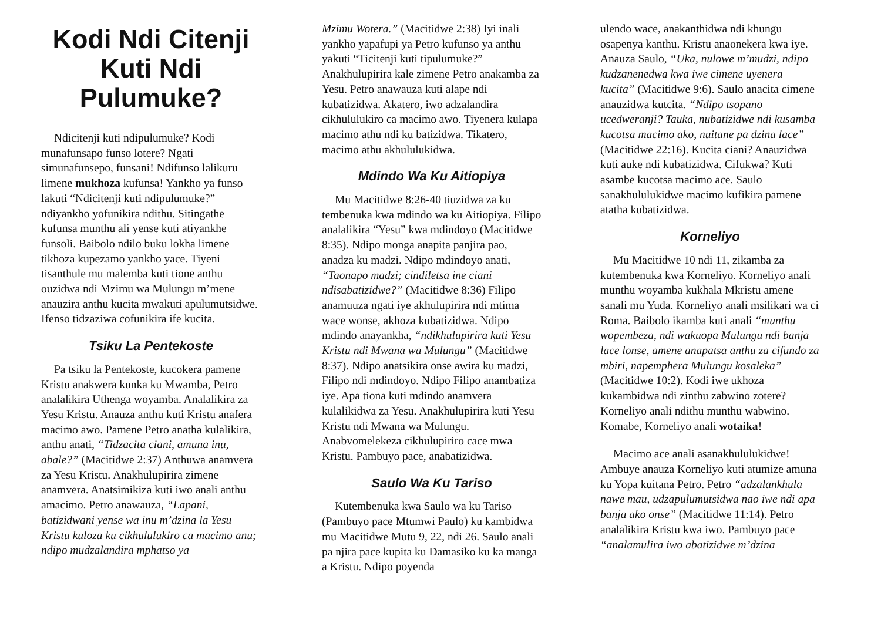Kodi Ndi Citenji Kuti Ndi Pulumuke?
Ndicitenji kuti ndipulumuke? Kodi munafunsapo funso lotere? Ngati simunafunsepo, funsani! Ndifunso lalikuru limene mukhoza kufunsa! Yankho ya funso lakuti “Ndicitenji kuti ndipulumuke?” ndiyankho yofunikira ndithu. Sitingathe kufunsa munthu ali yense kuti atiyankhe funsoli. Baibolo ndilo buku lokha limene tikhoza kupezamo yankho yace. Tiyeni tisanthule mu malemba kuti tione anthu ouzidwa ndi Mzimu wa Mulungu m’mene anauzira anthu kucita mwakuti apulumutsidwe. Ifenso tidzaziwa cofunikira ife kucita.
Tsiku La Pentekoste
Pa tsiku la Pentekoste, kucokera pamene Kristu anakwera kunka ku Mwamba, Petro analalikira Uthenga woyamba. Analalikira za Yesu Kristu. Anauza anthu kuti Kristu anafera macimo awo. Pamene Petro anatha kulalikira, anthu anati, “Tidzacita ciani, amuna inu, abale?” (Macitidwe 2:37) Anthuwa anamvera za Yesu Kristu. Anakhulupirira zimene anamvera. Anatsimikiza kuti iwo anali anthu amacimo. Petro anawauza, “Lapani, batizidwani yense wa inu m’dzina la Yesu Kristu kuloza ku cikhululukiro ca macimo anu; ndipo mudzalandira mphatso ya
Mzimu Wotera.” (Macitidwe 2:38) Iyi inali yankho yapafupi ya Petro kufunso ya anthu yakuti “Ticitenji kuti tipulumuke?” Anakhulupirira kale zimene Petro anakamba za Yesu. Petro anawauza kuti alape ndi kubatizidwa. Akatero, iwo adzalandira cikhululukiro ca macimo awo. Tiyenera kulapa macimo athu ndi ku batizidwa. Tikatero, macimo athu akhululukidwa.
Mdindo Wa Ku Aitiopiya
Mu Macitidwe 8:26-40 tiuzidwa za ku tembenuka kwa mdindo wa ku Aitiopiya. Filipo analalikira “Yesu” kwa mdindoyo (Macitidwe 8:35). Ndipo monga anapita panjira pao, anadza ku madzi. Ndipo mdindoyo anati, “Taonapo madzi; cindiletsa ine ciani ndisabatizidwe?” (Macitidwe 8:36) Filipo anamuuza ngati iye akhulupirira ndi mtima wace wonse, akhoza kubatizidwa. Ndipo mdindo anayankha, “ndikhulupirira kuti Yesu Kristu ndi Mwana wa Mulungu” (Macitidwe 8:37). Ndipo anatsikira onse awira ku madzi, Filipo ndi mdindoyo. Ndipo Filipo anambatiza iye. Apa tiona kuti mdindo anamvera kulalikidwa za Yesu. Anakhulupirira kuti Yesu Kristu ndi Mwana wa Mulungu. Anabvomelekeza cikhulupiriro cace mwa Kristu. Pambuyo pace, anabatizidwa.
Saulo Wa Ku Tariso
Kutembenuka kwa Saulo wa ku Tariso (Pambuyo pace Mtumwi Paulo) ku kambidwa mu Macitidwe Mutu 9, 22, ndi 26. Saulo anali pa njira pace kupita ku Damasiko ku ka manga a Kristu. Ndipo poyenda
ulendo wace, anakanthidwa ndi khungu osapenya kanthu. Kristu anaonekera kwa iye. Anauza Saulo, “Uka, nulowe m’mudzi, ndipo kudzanenedwa kwa iwe cimene uyenera kucita” (Macitidwe 9:6). Saulo anacita cimene anauzidwa kutcita. “Ndipo tsopano ucedweranji? Tauka, nubatizidwe ndi kusamba kucotsa macimo ako, nuitane pa dzina lace” (Macitidwe 22:16). Kucita ciani? Anauzidwa kuti auke ndi kubatizidwa. Cifukwa? Kuti asambe kucotsa macimo ace. Saulo sanakhululukidwe macimo kufikira pamene atatha kubatizidwa.
Korneliyo
Mu Macitidwe 10 ndi 11, zikamba za kutembenuka kwa Korneliyo. Korneliyo anali munthu woyamba kukhala Mkristu amene sanali mu Yuda. Korneliyo anali msilikari wa ci Roma. Baibolo ikamba kuti anali “munthu wopembeza, ndi wakuopa Mulungu ndi banja lace lonse, amene anapatsa anthu za cifundo za mbiri, napemphera Mulungu kosaleka” (Macitidwe 10:2). Kodi iwe ukhoza kukambidwa ndi zinthu zabwino zotere? Korneliyo anali ndithu munthu wabwino. Komabe, Korneliyo anali wotaika!
Macimo ace anali asanakhululukidwe! Ambuye anauza Korneliyo kuti atumize amuna ku Yopa kuitana Petro. Petro “adzalankhula nawe mau, udzapulumutsidwa nao iwe ndi apa banja ako onse” (Macitidwe 11:14). Petro analalikira Kristu kwa iwo. Pambuyo pace “analamulira iwo abatizidwe m’dzina